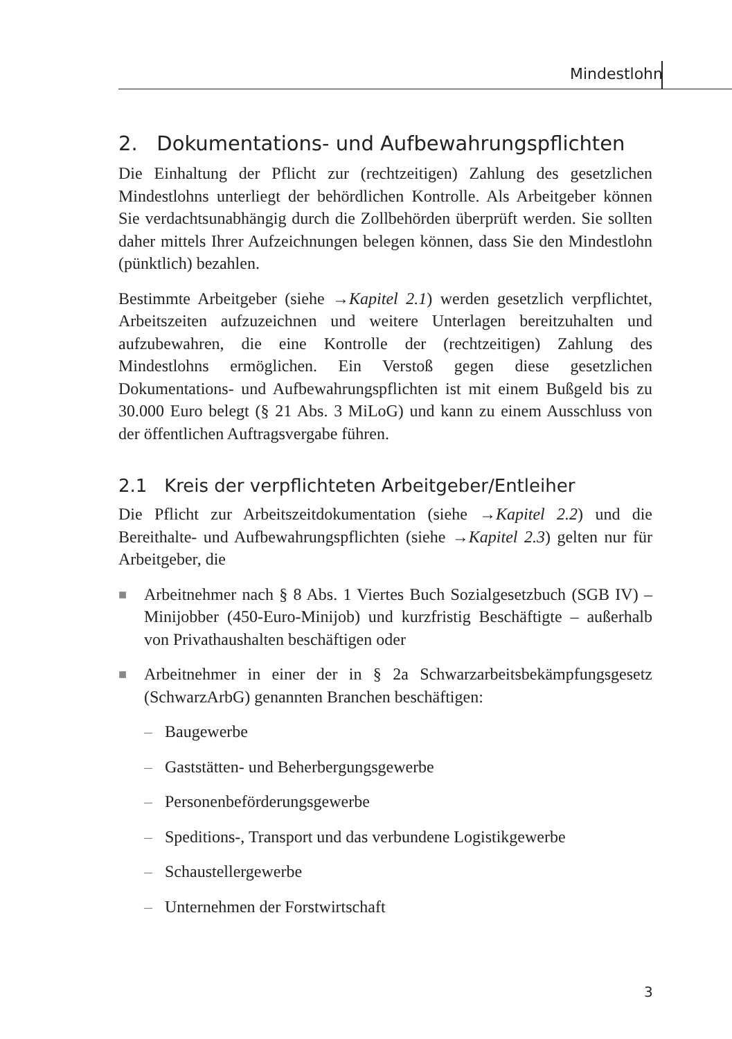Mindestlohn
2. Dokumentations- und Aufbewahrungspflichten
Die Einhaltung der Pflicht zur (rechtzeitigen) Zahlung des gesetzlichen Mindestlohns unterliegt der behördlichen Kontrolle. Als Arbeitgeber können Sie verdachtsunabhängig durch die Zollbehörden überprüft werden. Sie sollten daher mittels Ihrer Aufzeichnungen belegen können, dass Sie den Mindestlohn (pünktlich) bezahlen.
Bestimmte Arbeitgeber (siehe →Kapitel 2.1) werden gesetzlich verpflichtet, Arbeitszeiten aufzuzeichnen und weitere Unterlagen bereitzuhalten und aufzubewahren, die eine Kontrolle der (rechtzeitigen) Zahlung des Mindestlohns ermöglichen. Ein Verstoß gegen diese gesetzlichen Dokumentations- und Aufbewahrungspflichten ist mit einem Bußgeld bis zu 30.000 Euro belegt (§ 21 Abs. 3 MiLoG) und kann zu einem Ausschluss von der öffentlichen Auftragsvergabe führen.
2.1 Kreis der verpflichteten Arbeitgeber/Entleiher
Die Pflicht zur Arbeitszeitdokumentation (siehe →Kapitel 2.2) und die Bereithalte- und Aufbewahrungspflichten (siehe →Kapitel 2.3) gelten nur für Arbeitgeber, die
■ Arbeitnehmer nach § 8 Abs. 1 Viertes Buch Sozialgesetzbuch (SGB IV) – Minijobber (450-Euro-Minijob) und kurzfristig Beschäftigte – außerhalb von Privathaushalten beschäftigen oder
■ Arbeitnehmer in einer der in § 2a Schwarzarbeitsbekämpfungsgesetz (SchwarzArbG) genannten Branchen beschäftigen:
– Baugewerbe
– Gaststätten- und Beherbergungsgewerbe
– Personenbeförderungsgewerbe
– Speditions-, Transport und das verbundene Logistikgewerbe
– Schaustellergewerbe
– Unternehmen der Forstwirtschaft
3